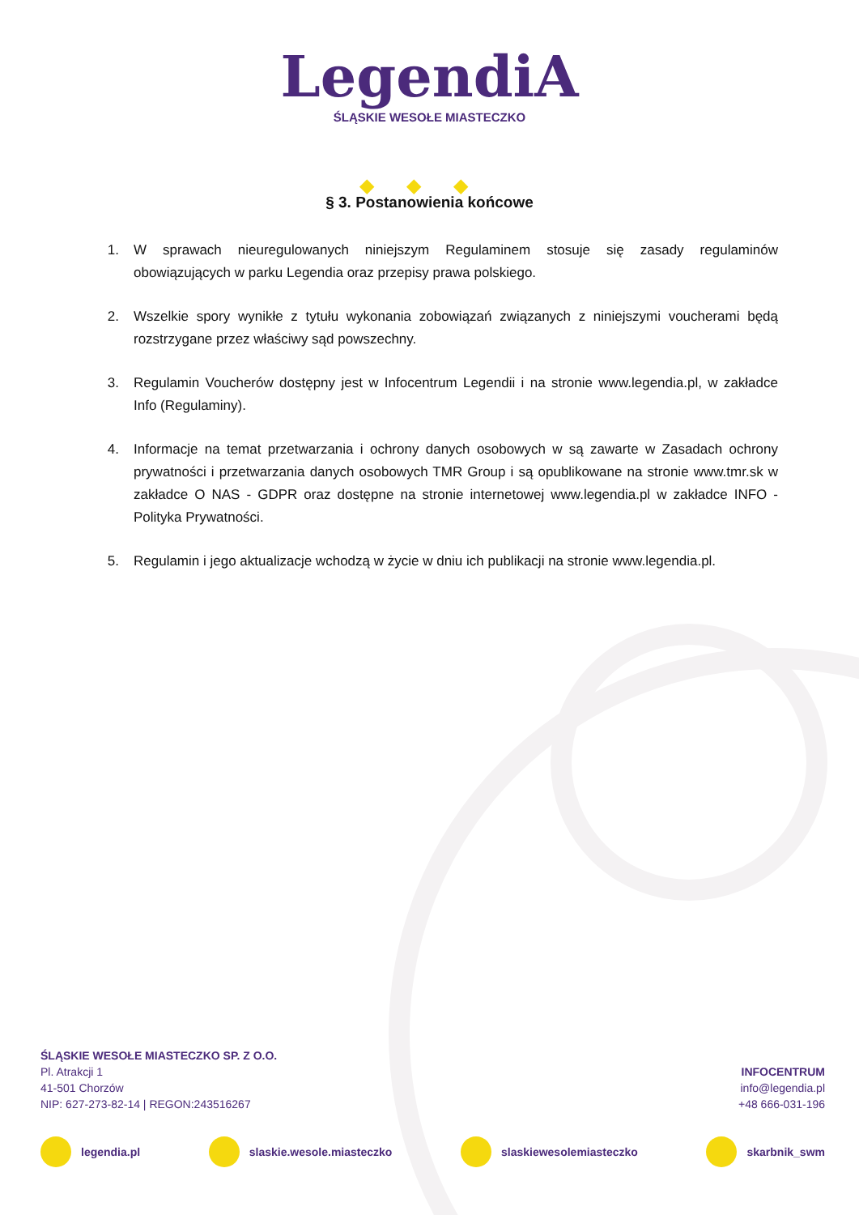LegendiA
ŚLĄSKIE WESOŁE MIASTECZKO
◆◆◆
§ 3. Postanowienia końcowe
1. W sprawach nieuregulowanych niniejszym Regulaminem stosuje się zasady regulaminów obowiązujących w parku Legendia oraz przepisy prawa polskiego.
2. Wszelkie spory wynikłe z tytułu wykonania zobowiązań związanych z niniejszymi voucherami będą rozstrzygane przez właściwy sąd powszechny.
3. Regulamin Voucherów dostępny jest w Infocentrum Legendii i na stronie www.legendia.pl, w zakładce Info (Regulaminy).
4. Informacje na temat przetwarzania i ochrony danych osobowych w są zawarte w Zasadach ochrony prywatności i przetwarzania danych osobowych TMR Group i są opublikowane na stronie www.tmr.sk w zakładce O NAS - GDPR oraz dostępne na stronie internetowej www.legendia.pl w zakładce INFO - Polityka Prywatności.
5. Regulamin i jego aktualizacje wchodzą w życie w dniu ich publikacji na stronie www.legendia.pl.
ŚLĄSKIE WESOŁE MIASTECZKO SP. Z O.O.
Pl. Atrakcji 1
41-501 Chorzów
NIP: 627-273-82-14 | REGON:243516267
INFOCENTRUM
info@legendia.pl
+48 666-031-196
legendia.pl slaskie.wesole.miasteczko slaskiewesolemiasteczko skarbnik_swm